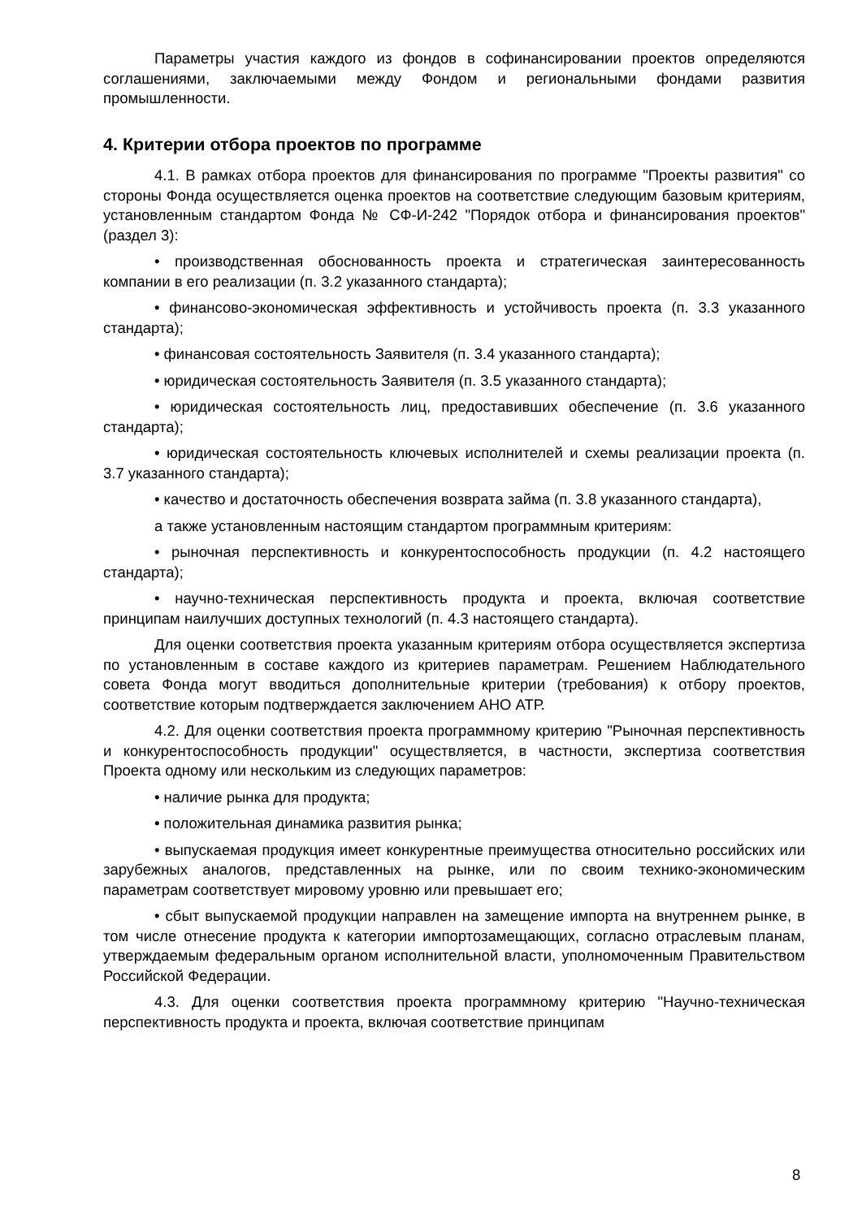Параметры участия каждого из фондов в софинансировании проектов определяются соглашениями, заключаемыми между Фондом и региональными фондами развития промышленности.
4. Критерии отбора проектов по программе
4.1. В рамках отбора проектов для финансирования по программе "Проекты развития" со стороны Фонда осуществляется оценка проектов на соответствие следующим базовым критериям, установленным стандартом Фонда № СФ-И-242 "Порядок отбора и финансирования проектов" (раздел 3):
• производственная обоснованность проекта и стратегическая заинтересованность компании в его реализации (п. 3.2 указанного стандарта);
• финансово-экономическая эффективность и устойчивость проекта (п. 3.3 указанного стандарта);
• финансовая состоятельность Заявителя (п. 3.4 указанного стандарта);
• юридическая состоятельность Заявителя (п. 3.5 указанного стандарта);
• юридическая состоятельность лиц, предоставивших обеспечение (п. 3.6 указанного стандарта);
• юридическая состоятельность ключевых исполнителей и схемы реализации проекта (п. 3.7 указанного стандарта);
• качество и достаточность обеспечения возврата займа (п. 3.8 указанного стандарта),
а также установленным настоящим стандартом программным критериям:
• рыночная перспективность и конкурентоспособность продукции (п. 4.2 настоящего стандарта);
• научно-техническая перспективность продукта и проекта, включая соответствие принципам наилучших доступных технологий (п. 4.3 настоящего стандарта).
Для оценки соответствия проекта указанным критериям отбора осуществляется экспертиза по установленным в составе каждого из критериев параметрам. Решением Наблюдательного совета Фонда могут вводиться дополнительные критерии (требования) к отбору проектов, соответствие которым подтверждается заключением АНО АТР.
4.2. Для оценки соответствия проекта программному критерию "Рыночная перспективность и конкурентоспособность продукции" осуществляется, в частности, экспертиза соответствия Проекта одному или нескольким из следующих параметров:
• наличие рынка для продукта;
• положительная динамика развития рынка;
• выпускаемая продукция имеет конкурентные преимущества относительно российских или зарубежных аналогов, представленных на рынке, или по своим технико-экономическим параметрам соответствует мировому уровню или превышает его;
• сбыт выпускаемой продукции направлен на замещение импорта на внутреннем рынке, в том числе отнесение продукта к категории импортозамещающих, согласно отраслевым планам, утверждаемым федеральным органом исполнительной власти, уполномоченным Правительством Российской Федерации.
4.3. Для оценки соответствия проекта программному критерию "Научно-техническая перспективность продукта и проекта, включая соответствие принципам
8